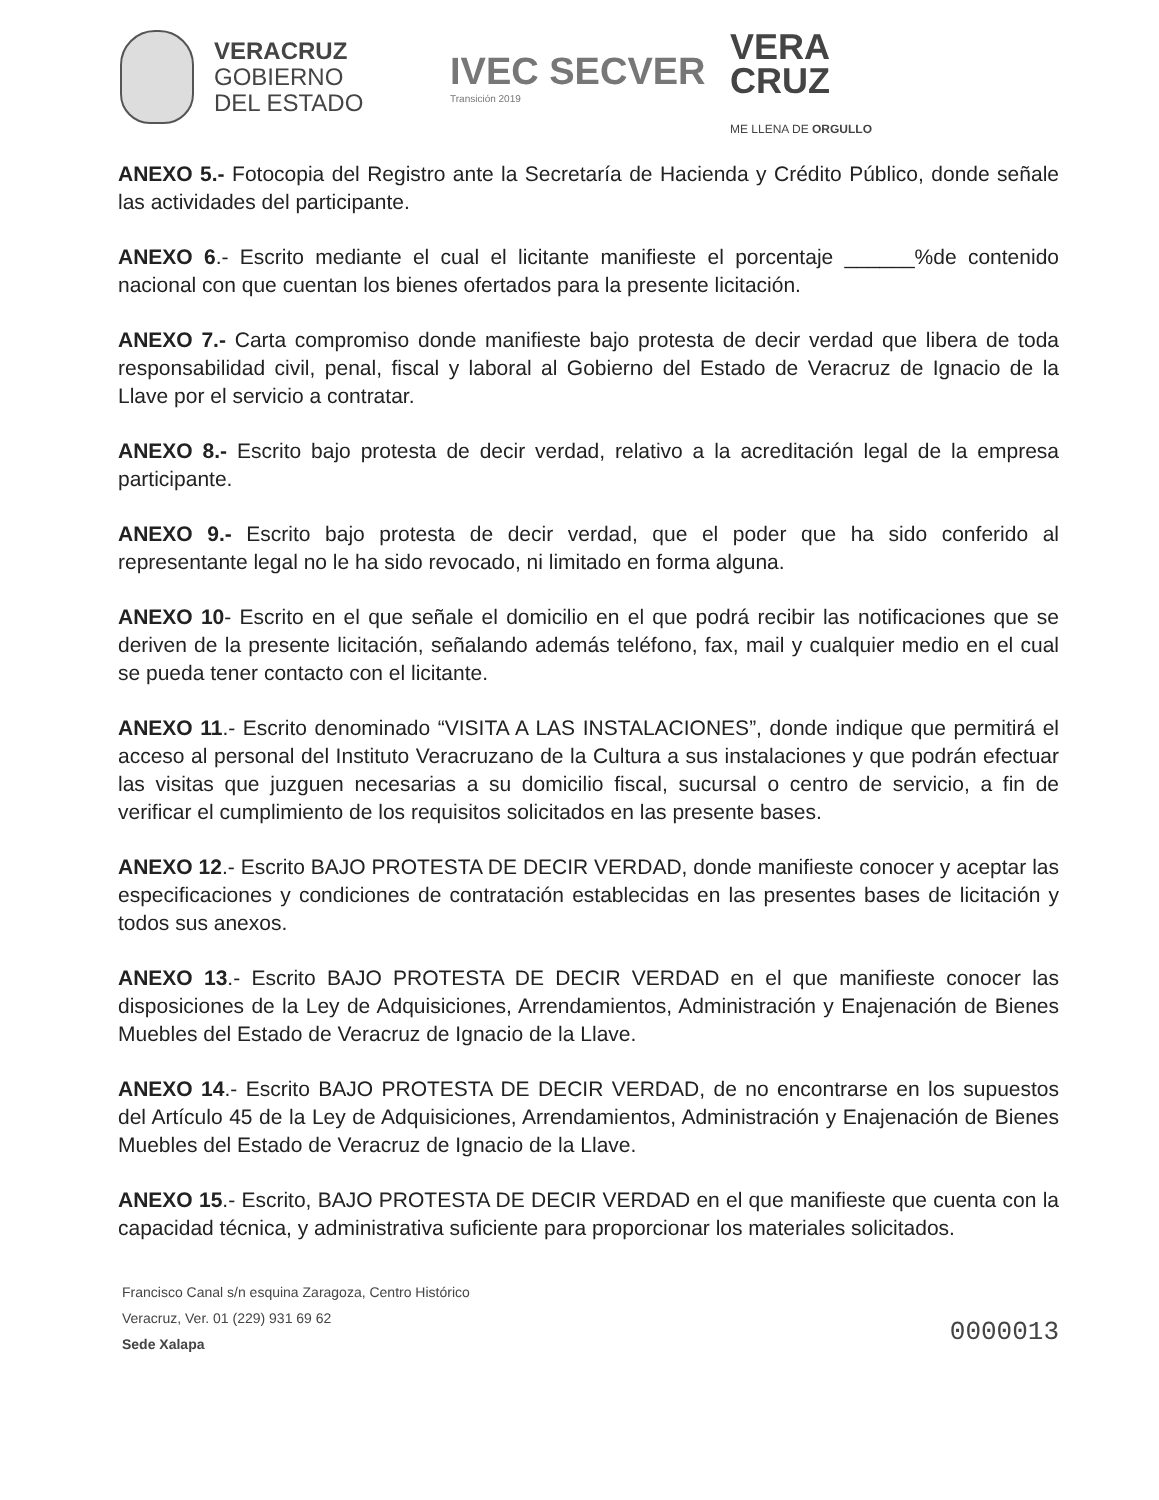VERACRUZ
GOBIERNO
DEL ESTADO
IVEC SECVER
Transición 2019
VERA
CRUZ
ME LLENA DE ORGULLO
ANEXO 5.- Fotocopia del Registro ante la Secretaría de Hacienda y Crédito Público, donde señale las actividades del participante.
ANEXO 6.- Escrito mediante el cual el licitante manifieste el porcentaje ______%de contenido nacional con que cuentan los bienes ofertados para la presente licitación.
ANEXO 7.- Carta compromiso donde manifieste bajo protesta de decir verdad que libera de toda responsabilidad civil, penal, fiscal y laboral al Gobierno del Estado de Veracruz de Ignacio de la Llave por el servicio a contratar.
ANEXO 8.- Escrito bajo protesta de decir verdad, relativo a la acreditación legal de la empresa participante.
ANEXO 9.- Escrito bajo protesta de decir verdad, que el poder que ha sido conferido al representante legal no le ha sido revocado, ni limitado en forma alguna.
ANEXO 10- Escrito en el que señale el domicilio en el que podrá recibir las notificaciones que se deriven de la presente licitación, señalando además teléfono, fax, mail y cualquier medio en el cual se pueda tener contacto con el licitante.
ANEXO 11.- Escrito denominado “VISITA A LAS INSTALACIONES”, donde indique que permitirá el acceso al personal del Instituto Veracruzano de la Cultura a sus instalaciones y que podrán efectuar las visitas que juzguen necesarias a su domicilio fiscal, sucursal o centro de servicio, a fin de verificar el cumplimiento de los requisitos solicitados en las presente bases.
ANEXO 12.- Escrito BAJO PROTESTA DE DECIR VERDAD, donde manifieste conocer y aceptar las especificaciones y condiciones de contratación establecidas en las presentes bases de licitación y todos sus anexos.
ANEXO 13.- Escrito BAJO PROTESTA DE DECIR VERDAD en el que manifieste conocer las disposiciones de la Ley de Adquisiciones, Arrendamientos, Administración y Enajenación de Bienes Muebles del Estado de Veracruz de Ignacio de la Llave.
ANEXO 14.- Escrito BAJO PROTESTA DE DECIR VERDAD, de no encontrarse en los supuestos del Artículo 45 de la Ley de Adquisiciones, Arrendamientos, Administración y Enajenación de Bienes Muebles del Estado de Veracruz de Ignacio de la Llave.
ANEXO 15.- Escrito, BAJO PROTESTA DE DECIR VERDAD en el que manifieste que cuenta con la capacidad técnica, y administrativa suficiente para proporcionar los materiales solicitados.
Francisco Canal s/n esquina Zaragoza, Centro Histórico
Veracruz, Ver. 01 (229) 931 69 62
Sede Xalapa
0000013